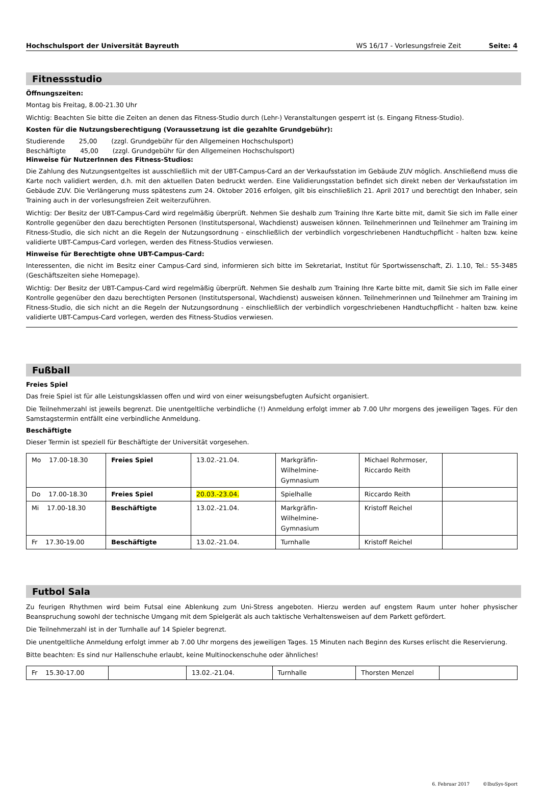Hochschulsport der Universität Bayreuth WS 16/17 - Vorlesungsfreie Zeit Seite: 4
Fitnessstudio
Öffnungszeiten:
Montag bis Freitag, 8.00-21.30 Uhr
Wichtig: Beachten Sie bitte die Zeiten an denen das Fitness-Studio durch (Lehr-) Veranstaltungen gesperrt ist (s. Eingang Fitness-Studio).
Kosten für die Nutzungsberechtigung (Voraussetzung ist die gezahlte Grundgebühr):
Studierende 25,00 (zzgl. Grundgebühr für den Allgemeinen Hochschulsport)
Beschäftigte 45,00 (zzgl. Grundgebühr für den Allgemeinen Hochschulsport)
Hinweise für NutzerInnen des Fitness-Studios:
Die Zahlung des Nutzungsentgeltes ist ausschließlich mit der UBT-Campus-Card an der Verkaufsstation im Gebäude ZUV möglich. Anschließend muss die Karte noch validiert werden, d.h. mit den aktuellen Daten bedruckt werden. Eine Validierungsstation befindet sich direkt neben der Verkaufsstation im Gebäude ZUV. Die Verlängerung muss spätestens zum 24. Oktober 2016 erfolgen, gilt bis einschließlich 21. April 2017 und berechtigt den Inhaber, sein Training auch in der vorlesungsfreien Zeit weiterzuführen.
Wichtig: Der Besitz der UBT-Campus-Card wird regelmäßig überprüft. Nehmen Sie deshalb zum Training Ihre Karte bitte mit, damit Sie sich im Falle einer Kontrolle gegenüber den dazu berechtigten Personen (Institutspersonal, Wachdienst) ausweisen können. Teilnehmerinnen und Teilnehmer am Training im Fitness-Studio, die sich nicht an die Regeln der Nutzungsordnung - einschließlich der verbindlich vorgeschriebenen Handtuchpflicht - halten bzw. keine validierte UBT-Campus-Card vorlegen, werden des Fitness-Studios verwiesen.
Hinweise für Berechtigte ohne UBT-Campus-Card:
Interessenten, die nicht im Besitz einer Campus-Card sind, informieren sich bitte im Sekretariat, Institut für Sportwissenschaft, Zi. 1.10, Tel.: 55-3485 (Geschäftszeiten siehe Homepage).
Wichtig: Der Besitz der UBT-Campus-Card wird regelmäßig überprüft. Nehmen Sie deshalb zum Training Ihre Karte bitte mit, damit Sie sich im Falle einer Kontrolle gegenüber den dazu berechtigten Personen (Institutspersonal, Wachdienst) ausweisen können. Teilnehmerinnen und Teilnehmer am Training im Fitness-Studio, die sich nicht an die Regeln der Nutzungsordnung - einschließlich der verbindlich vorgeschriebenen Handtuchpflicht - halten bzw. keine validierte UBT-Campus-Card vorlegen, werden des Fitness-Studios verwiesen.
Fußball
Freies Spiel
Das freie Spiel ist für alle Leistungsklassen offen und wird von einer weisungsbefugten Aufsicht organisiert.
Die Teilnehmerzahl ist jeweils begrenzt. Die unentgeltliche verbindliche (!) Anmeldung erfolgt immer ab 7.00 Uhr morgens des jeweiligen Tages. Für den Samstagstermin entfällt eine verbindliche Anmeldung.
Beschäftigte
Dieser Termin ist speziell für Beschäftigte der Universität vorgesehen.
| Mo 17.00-18.30 | Freies Spiel | 13.02.-21.04. | Markgräfin- Wilhelmine- Gymnasium | Michael Rohrmoser, Riccardo Reith | |
| Do 17.00-18.30 | Freies Spiel | 20.03.-23.04. | Spielhalle | Riccardo Reith | |
| Mi 17.00-18.30 | Beschäftigte | 13.02.-21.04. | Markgräfin- Wilhelmine- Gymnasium | Kristoff Reichel | |
| Fr 17.30-19.00 | Beschäftigte | 13.02.-21.04. | Turnhalle | Kristoff Reichel | |
Futbol Sala
Zu feurigen Rhythmen wird beim Futsal eine Ablenkung zum Uni-Stress angeboten. Hierzu werden auf engstem Raum unter hoher physischer Beanspruchung sowohl der technische Umgang mit dem Spielgerät als auch taktische Verhaltensweisen auf dem Parkett gefördert.
Die Teilnehmerzahl ist in der Turnhalle auf 14 Spieler begrenzt.
Die unentgeltliche Anmeldung erfolgt immer ab 7.00 Uhr morgens des jeweiligen Tages. 15 Minuten nach Beginn des Kurses erlischt die Reservierung.
Bitte beachten: Es sind nur Hallenschuhe erlaubt, keine Multinockenschuhe oder ähnliches!
| Fr 15.30-17.00 | | 13.02.-21.04. | Turnhalle | Thorsten Menzel | |
6. Februar 2017 ©IbuSys-Sport